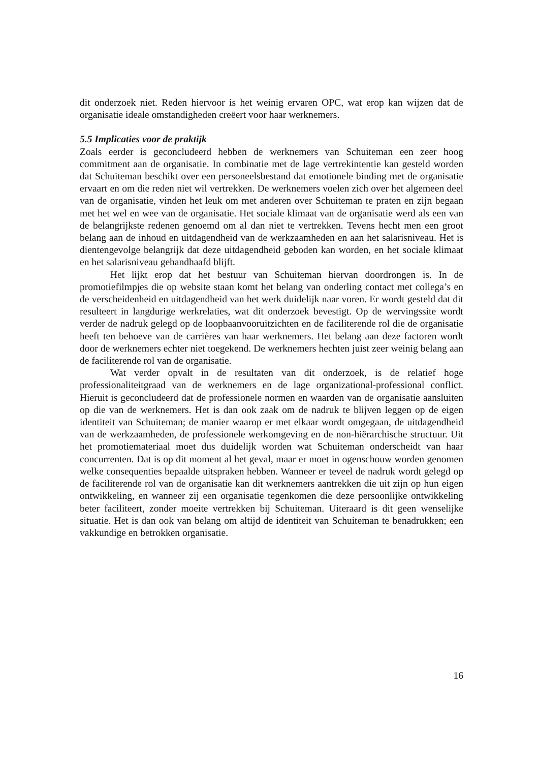dit onderzoek niet. Reden hiervoor is het weinig ervaren OPC, wat erop kan wijzen dat de organisatie ideale omstandigheden creëert voor haar werknemers.
5.5 Implicaties voor de praktijk
Zoals eerder is geconcludeerd hebben de werknemers van Schuiteman een zeer hoog commitment aan de organisatie. In combinatie met de lage vertrekintentie kan gesteld worden dat Schuiteman beschikt over een personeelsbestand dat emotionele binding met de organisatie ervaart en om die reden niet wil vertrekken. De werknemers voelen zich over het algemeen deel van de organisatie, vinden het leuk om met anderen over Schuiteman te praten en zijn begaan met het wel en wee van de organisatie. Het sociale klimaat van de organisatie werd als een van de belangrijkste redenen genoemd om al dan niet te vertrekken. Tevens hecht men een groot belang aan de inhoud en uitdagendheid van de werkzaamheden en aan het salarisniveau. Het is dientengevolge belangrijk dat deze uitdagendheid geboden kan worden, en het sociale klimaat en het salarisniveau gehandhaafd blijft.
Het lijkt erop dat het bestuur van Schuiteman hiervan doordrongen is. In de promotiefilmpjes die op website staan komt het belang van onderling contact met collega’s en de verscheidenheid en uitdagendheid van het werk duidelijk naar voren. Er wordt gesteld dat dit resulteert in langdurige werkrelaties, wat dit onderzoek bevestigt. Op de wervingssite wordt verder de nadruk gelegd op de loopbaanvooruitzichten en de faciliterende rol die de organisatie heeft ten behoeve van de carrières van haar werknemers. Het belang aan deze factoren wordt door de werknemers echter niet toegekend. De werknemers hechten juist zeer weinig belang aan de faciliterende rol van de organisatie.
Wat verder opvalt in de resultaten van dit onderzoek, is de relatief hoge professionaliteitgraad van de werknemers en de lage organizational-professional conflict. Hieruit is geconcludeerd dat de professionele normen en waarden van de organisatie aansluiten op die van de werknemers. Het is dan ook zaak om de nadruk te blijven leggen op de eigen identiteit van Schuiteman; de manier waarop er met elkaar wordt omgegaan, de uitdagendheid van de werkzaamheden, de professionele werkomgeving en de non-hiërarchische structuur. Uit het promotiemateriaal moet dus duidelijk worden wat Schuiteman onderscheidt van haar concurrenten. Dat is op dit moment al het geval, maar er moet in ogenschouw worden genomen welke consequenties bepaalde uitspraken hebben. Wanneer er teveel de nadruk wordt gelegd op de faciliterende rol van de organisatie kan dit werknemers aantrekken die uit zijn op hun eigen ontwikkeling, en wanneer zij een organisatie tegenkomen die deze persoonlijke ontwikkeling beter faciliteert, zonder moeite vertrekken bij Schuiteman. Uiteraard is dit geen wenselijke situatie. Het is dan ook van belang om altijd de identiteit van Schuiteman te benadrukken; een vakkundige en betrokken organisatie.
16